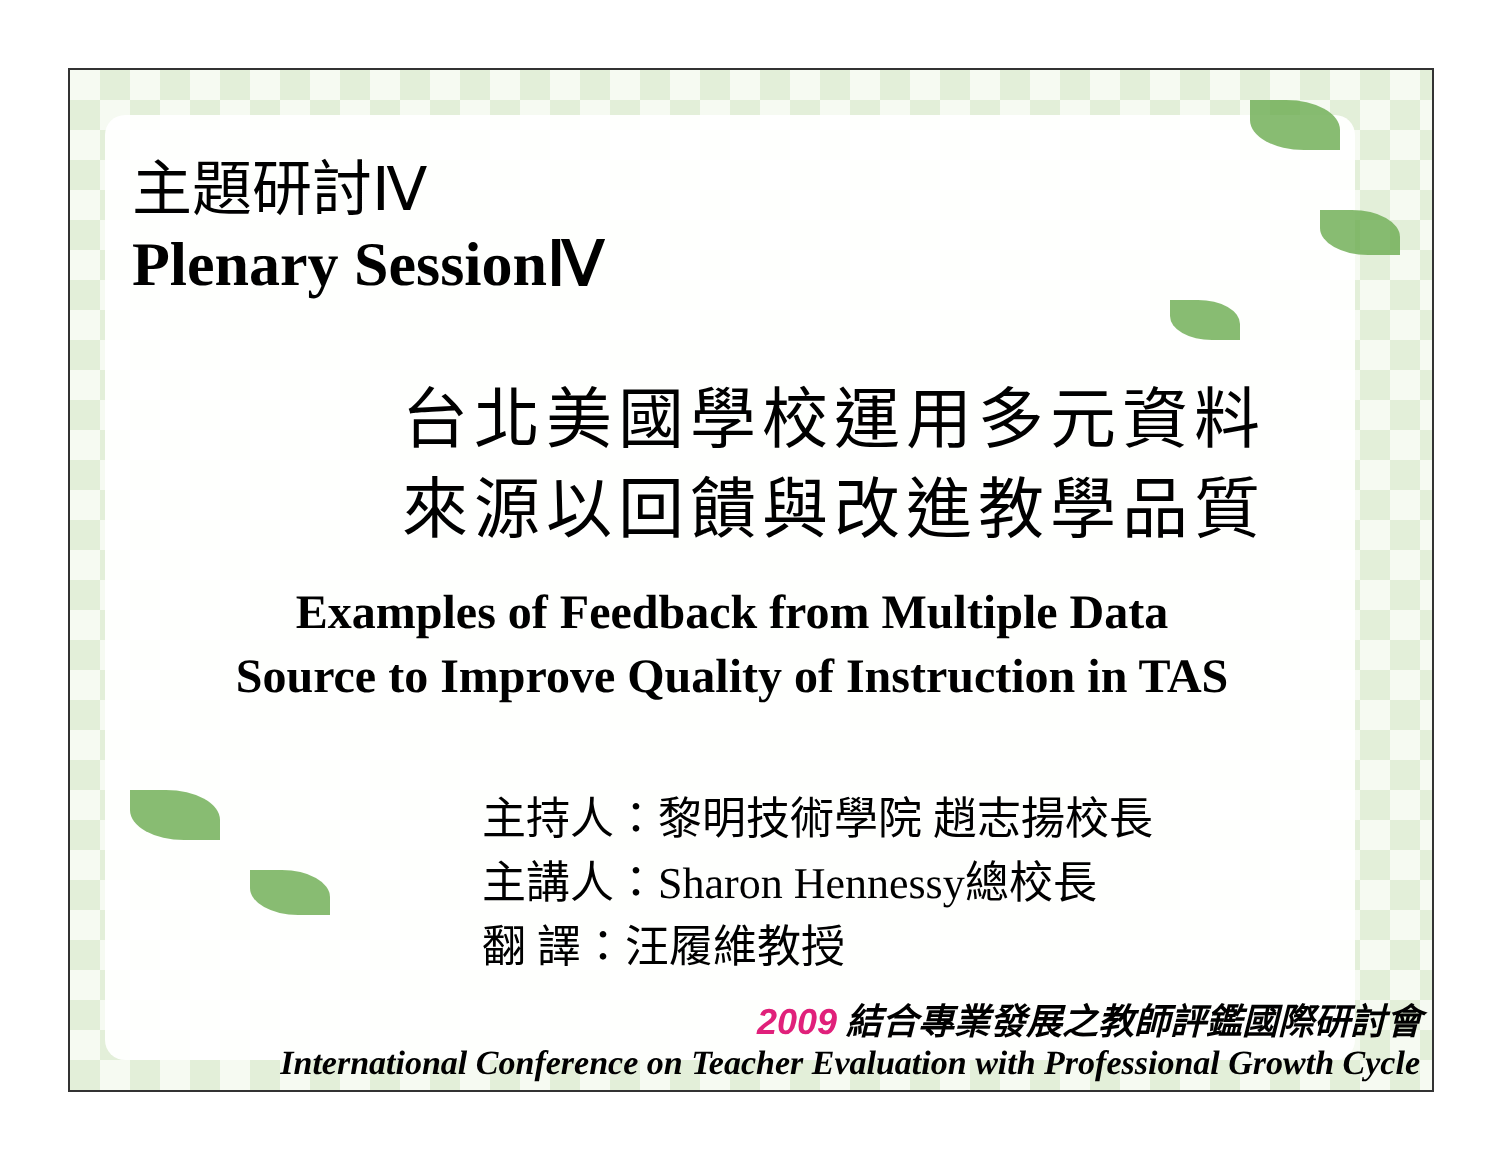主題研討Ⅳ
Plenary SessionⅣ
台北美國學校運用多元資料
來源以回饋與改進教學品質
Examples of Feedback from Multiple Data
Source to Improve Quality of Instruction in TAS
主持人：黎明技術學院 趙志揚校長
主講人：Sharon Hennessy總校長
翻 譯：汪履維教授
2009 結合專業發展之教師評鑑國際研討會
International Conference on Teacher Evaluation with Professional Growth Cycle